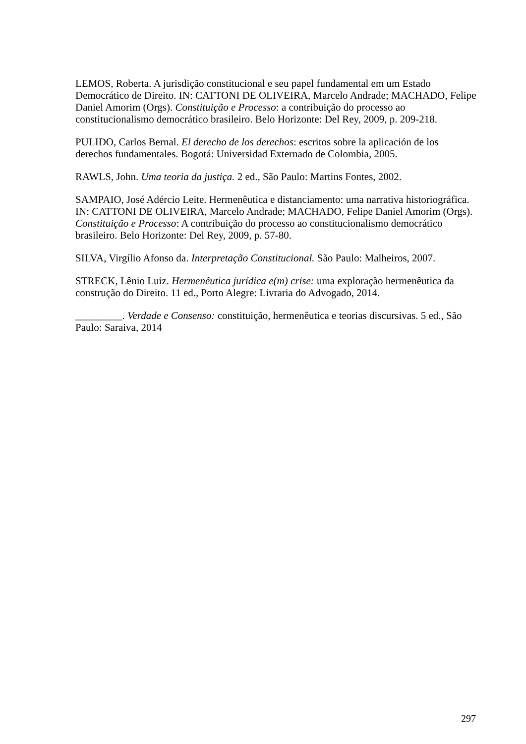LEMOS, Roberta. A jurisdição constitucional e seu papel fundamental em um Estado Democrático de Direito. IN: CATTONI DE OLIVEIRA, Marcelo Andrade; MACHADO, Felipe Daniel Amorim (Orgs). Constituição e Processo: a contribuição do processo ao constitucionalismo democrático brasileiro. Belo Horizonte: Del Rey, 2009, p. 209-218.
PULIDO, Carlos Bernal. El derecho de los derechos: escritos sobre la aplicación de los derechos fundamentales. Bogotá: Universidad Externado de Colombia, 2005.
RAWLS, John. Uma teoria da justiça. 2 ed., São Paulo: Martins Fontes, 2002.
SAMPAIO, José Adércio Leite. Hermenêutica e distanciamento: uma narrativa historiográfica. IN: CATTONI DE OLIVEIRA, Marcelo Andrade; MACHADO, Felipe Daniel Amorim (Orgs). Constituição e Processo: A contribuição do processo ao constitucionalismo democrático brasileiro. Belo Horizonte: Del Rey, 2009, p. 57-80.
SILVA, Virgílio Afonso da. Interpretação Constitucional. São Paulo: Malheiros, 2007.
STRECK, Lênio Luiz. Hermenêutica jurídica e(m) crise: uma exploração hermenêutica da construção do Direito. 11 ed., Porto Alegre: Livraria do Advogado, 2014.
_________. Verdade e Consenso: constituição, hermenêutica e teorias discursivas. 5 ed., São Paulo: Saraiva, 2014
297